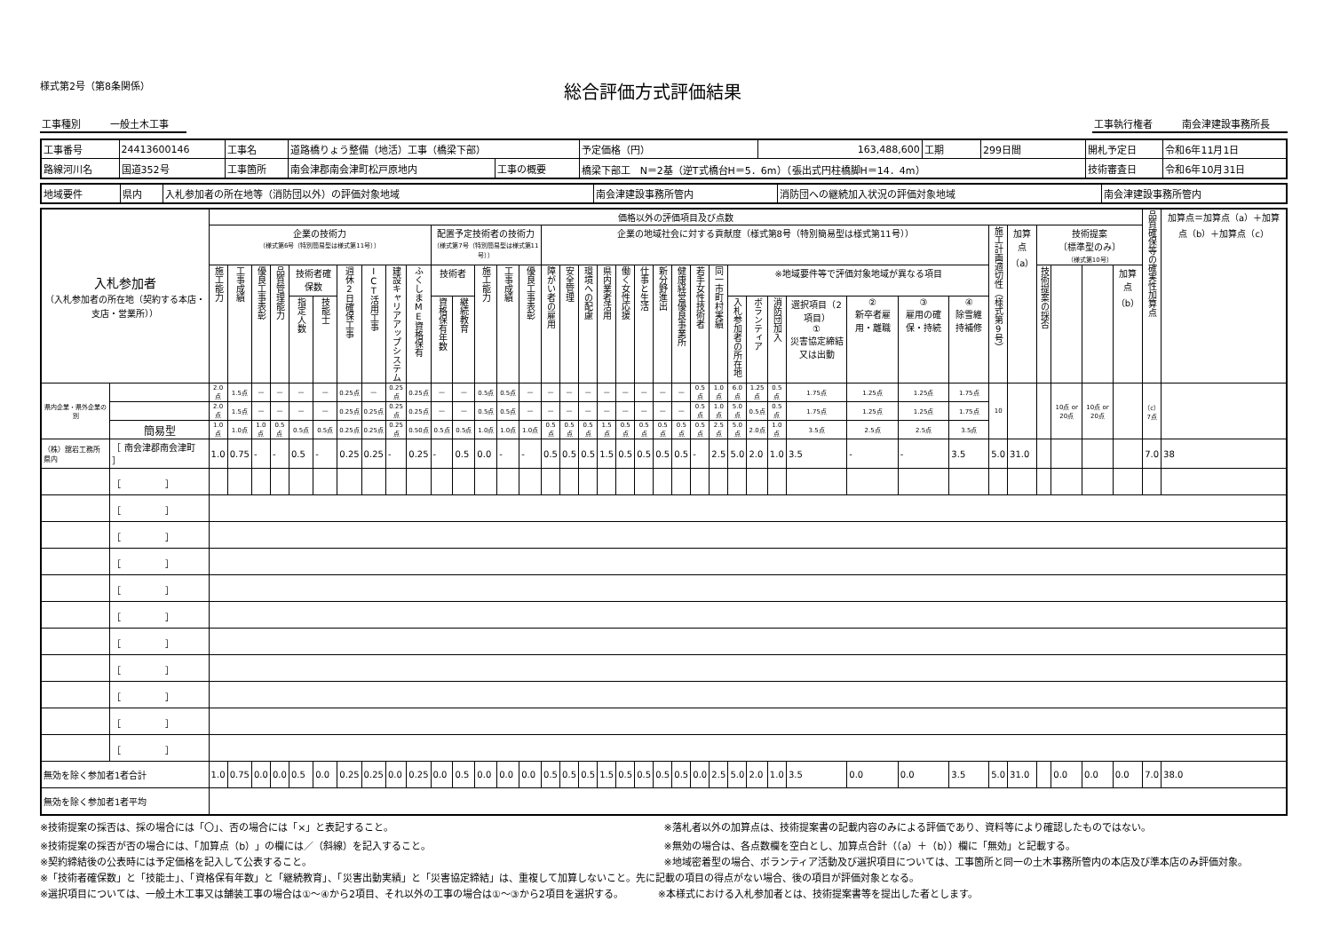様式第2号（第8条関係）
総合評価方式評価結果
工事種別　　　一般土木工事 工事執行権者　　　南会津建設事務所長
| 工事番号 | 24413600146 | 工事名 | 道路橋りょう整備（地活）工事（橋梁下部） | | | 予定価格（円） | 163,488,600 | 工期 | 299日間 | 開札予定日 | 令和6年11月1日 |
| 路線河川名 | 国道352号 | 工事箇所 | 南会津郡南会津町松戸原地内 | 工事の概要 | 橋梁下部工 N＝2基（逆T式橋台H＝5．6m）（張出式円柱橋脚H＝14．4m） | | | | | 技術審査日 | 令和6年10月31日 |
| 地域要件 | 県内 | 入札参加者の所在地等（消防団以外）の評価対象地域 | 南会津建設事務所管内 | 消防団への継続加入状況の評価対象地域 | 南会津建設事務所管内 |
| 入札参加者 （入札参加者の所在地（契約する本店・支店・営業所）） | | 価格以外の評価項目及び点数 | | | | | | | | | | | | | | | | | | | | | | | | | | | | | | | | | | | | | | 品質確保等の確実性加算点 | 加算点＝加算点（a）＋加算点（b）＋加算点（c） |
| --- | --- | --- | --- | --- | --- | --- | --- | --- | --- | --- | --- | --- | --- | --- | --- | --- | --- | --- | --- | --- | --- | --- | --- | --- | --- | --- | --- | --- | --- | --- | --- | --- | --- | --- | --- | --- | --- | --- | --- | --- | --- |
| | | 企業の技術力 （様式第6号（特別簡易型は様式第11号）） | | | | | | | | | | 配置予定技術者の技術力 （様式第7号（特別簡易型は様式第11号）） | | | | | 企業の地域社会に対する貢献度（様式第8号（特別簡易型は様式第11号）） | | | | | | | | | | | | | | | | | 施工計画適切性（様式第9号） | 加算点 （a） | 技術提案 〔標準型のみ〕 （様式第10号） | | | | | |
| | | 施工能力 | 工事成績 | 優良工事表彰 | 品質管理能力 | 技術者確保数 | | 週休2日確保工事 | ICT活用工事 | 建設キャリアアップシステム | ふくしまME資格保有 | 技術者 | | 施工能力 | 工事成績 | 優良工事表彰 | 障がい者の雇用 | 安全管理 | 環境への配慮 | 県内業者活用 | 働く女性応援 | 仕事と生活 | 新分野進出 | 健康経営優良事業所 | 若手女性技術者 | 同一市町村実績 | ※地域要件等で評価対象地域が異なる項目 | | | | | | | | | 技術提案の採否 | | | 加算点 （b） | | |
| | | | | | | 指定人数 | 技能士 | | | | | 資格保有年数 | 継続教育 | | | | | | | | | | | | | | 入札参加者の所在地 | ボランティア | 消防団加入 | 選択項目（2項目） ① 災害協定締結又は出動 | ② 新卒者雇用・離職 | ③ 雇用の確保・持続 | ④ 除雪維持補修 | | | | | | | | |
| 県内企業・県外企業の別 | | 2.0点 | 1.5点 | — | — | — | — | 0.25点 | — | 0.25点 | 0.25点 | — | — | 0.5点 | 0.5点 | — | — | — | — | — | — | — | — | — | 0.5点 | 1.0点 | 6.0点 | 1.25点 | 0.5点 | 1.75点 | 1.25点 | 1.25点 | 1.75点 | 10 | | | 10点 or 20点 | 10点 or 20点 | | （c） 7点 | |
| | | 2.0点 | 1.5点 | — | — | — | — | 0.25点 | 0.25点 | 0.25点 | 0.25点 | — | — | 0.5点 | 0.5点 | — | — | — | — | — | — | — | — | — | 0.5点 | 1.0点 | 5.0点 | 0.5点 | 0.5点 | 1.75点 | 1.25点 | 1.25点 | 1.75点 | | | | | | | | |
| | 簡易型 | 1.0点 | 1.0点 | 1.0点 | 0.5点 | 0.5点 | 0.5点 | 0.25点 | 0.25点 | 0.25点 | 0.50点 | 0.5点 | 0.5点 | 1.0点 | 1.0点 | 1.0点 | 0.5点 | 0.5点 | 0.5点 | 1.5点 | 0.5点 | 0.5点 | 0.5点 | 0.5点 | 0.5点 | 2.5点 | 5.0点 | 2.0点 | 1.0点 | 3.5点 | 2.5点 | 2.5点 | 3.5点 | | | | | | | | |
| （株）舘岩工務所 県内 | ［ 南会津郡南会津町 ］ | 1.0 | 0.75 | - | - | 0.5 | - | 0.25 | 0.25 | - | 0.25 | - | 0.5 | 0.0 | - | - | 0.5 | 0.5 | 0.5 | 1.5 | 0.5 | 0.5 | 0.5 | 0.5 | - | 2.5 | 5.0 | 2.0 | 1.0 | 3.5 | - | - | 3.5 | 5.0 | 31.0 | | | | | 7.0 | 38 |
| | ［ ］ | | | | | | | | | | | | | | | | | | | | | | | | | | | | | | | | | | | | | | | | |
| | ［ ］ | | | | | | | | | | | | | | | | | | | | | | | | | | | | | | | | | | | | | | | | |
| | ［ ］ | | | | | | | | | | | | | | | | | | | | | | | | | | | | | | | | | | | | | | | | |
| | ［ ］ | | | | | | | | | | | | | | | | | | | | | | | | | | | | | | | | | | | | | | | | |
| | ［ ］ | | | | | | | | | | | | | | | | | | | | | | | | | | | | | | | | | | | | | | | | |
| | ［ ］ | | | | | | | | | | | | | | | | | | | | | | | | | | | | | | | | | | | | | | | | |
| | ［ ］ | | | | | | | | | | | | | | | | | | | | | | | | | | | | | | | | | | | | | | | | |
| | ［ ］ | | | | | | | | | | | | | | | | | | | | | | | | | | | | | | | | | | | | | | | | |
| | ［ ］ | | | | | | | | | | | | | | | | | | | | | | | | | | | | | | | | | | | | | | | | |
| | ［ ］ | | | | | | | | | | | | | | | | | | | | | | | | | | | | | | | | | | | | | | | | |
| | ［ ］ | | | | | | | | | | | | | | | | | | | | | | | | | | | | | | | | | | | | | | | | |
| 無効を除く参加者1者合計 | | 1.0 | 0.75 | 0.0 | 0.0 | 0.5 | 0.0 | 0.25 | 0.25 | 0.0 | 0.25 | 0.0 | 0.5 | 0.0 | 0.0 | 0.0 | 0.5 | 0.5 | 0.5 | 1.5 | 0.5 | 0.5 | 0.5 | 0.5 | 0.0 | 2.5 | 5.0 | 2.0 | 1.0 | 3.5 | 0.0 | 0.0 | 3.5 | 5.0 | 31.0 | | 0.0 | 0.0 | 0.0 | 7.0 | 38.0 |
| 無効を除く参加者1者平均 | | | | | | | | | | | | | | | | | | | | | | | | | | | | | | | | | | | | | | | | | |
※技術提案の採否は、採の場合には「〇」、否の場合には「×」と表記すること。
※技術提案の採否が否の場合には、「加算点（b）」の欄には／（斜線）を記入すること。
※契約締結後の公表時には予定価格を記入して公表すること。
※落札者以外の加算点は、技術提案書の記載内容のみによる評価であり、資料等により確認したものではない。
※無効の場合は、各点数欄を空白とし、加算点合計（（a）＋（b））欄に「無効」と記載する。
※地域密着型の場合、ボランティア活動及び選択項目については、工事箇所と同一の土木事務所管内の本店及び準本店のみ評価対象。
※「技術者確保数」と「技能士」、「資格保有年数」と「継続教育」、「災害出動実績」と「災害協定締結」は、重複して加算しないこと。先に記載の項目の得点がない場合、後の項目が評価対象となる。
※選択項目については、一般土木工事又は舗装工事の場合は①～④から2項目、それ以外の工事の場合は①～③から2項目を選択する。　　　　※本様式における入札参加者とは、技術提案書等を提出した者とします。